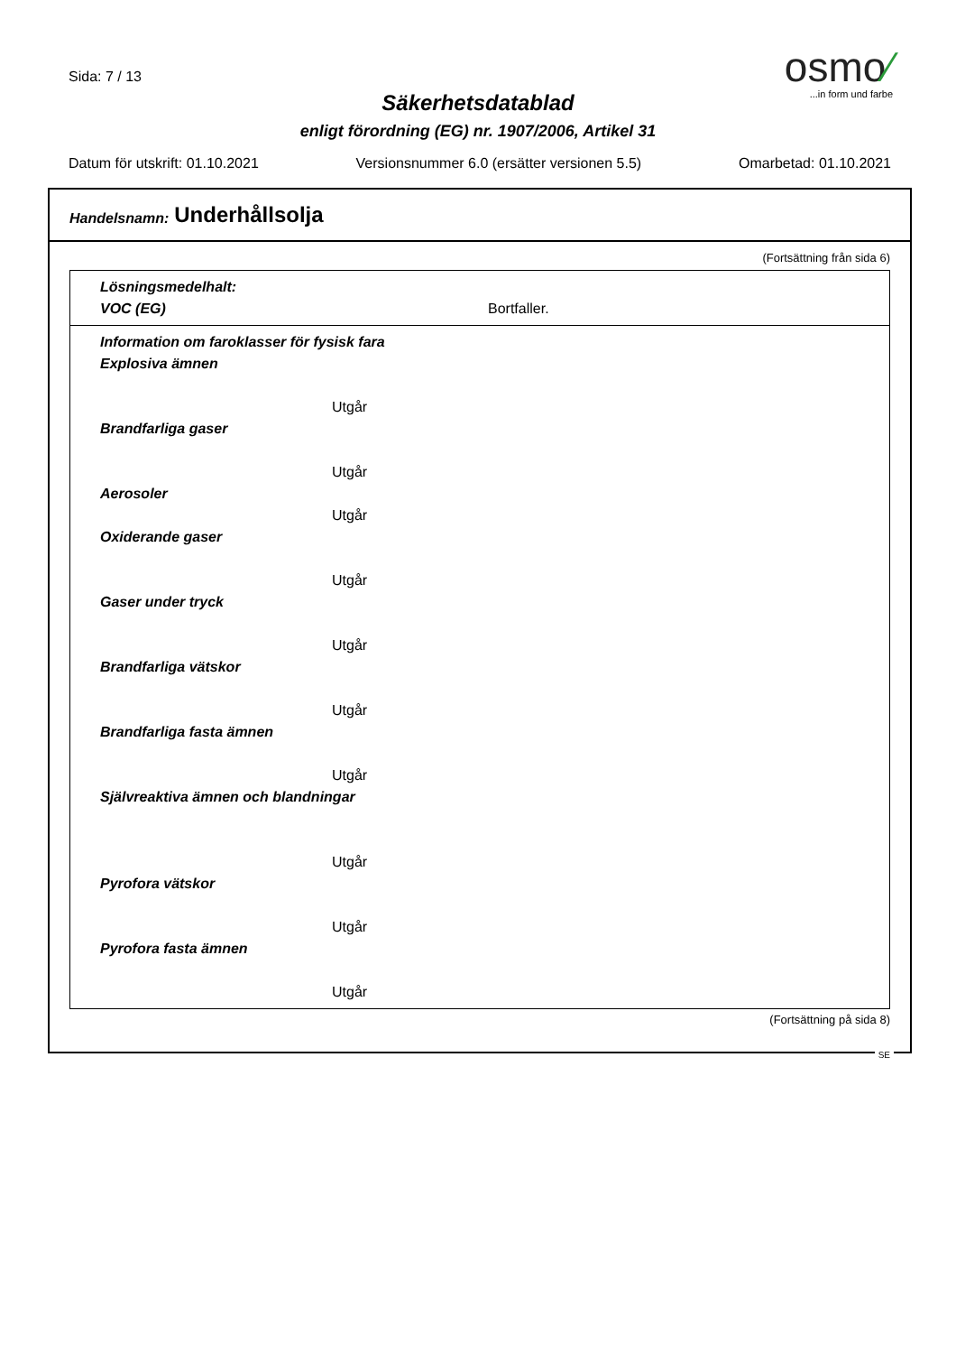Sida: 7 / 13
osmo⁄
...in form und farbe
Säkerhetsdatablad
enligt förordning (EG) nr. 1907/2006, Artikel 31
Datum för utskrift: 01.10.2021 Versionsnummer 6.0 (ersätter versionen 5.5) Omarbetad: 01.10.2021
Handelsnamn: Underhållsolja
(Fortsättning från sida 6)
Lösningsmedelhalt:
VOC (EG) Bortfaller.
Information om faroklasser för fysisk fara
Explosiva ämnen
Utgår
Brandfarliga gaser
Utgår
Aerosoler
Utgår
Oxiderande gaser
Utgår
Gaser under tryck
Utgår
Brandfarliga vätskor
Utgår
Brandfarliga fasta ämnen
Utgår
Självreaktiva ämnen och blandningar
Utgår
Pyrofora vätskor
Utgår
Pyrofora fasta ämnen
Utgår
(Fortsättning på sida 8)
SE